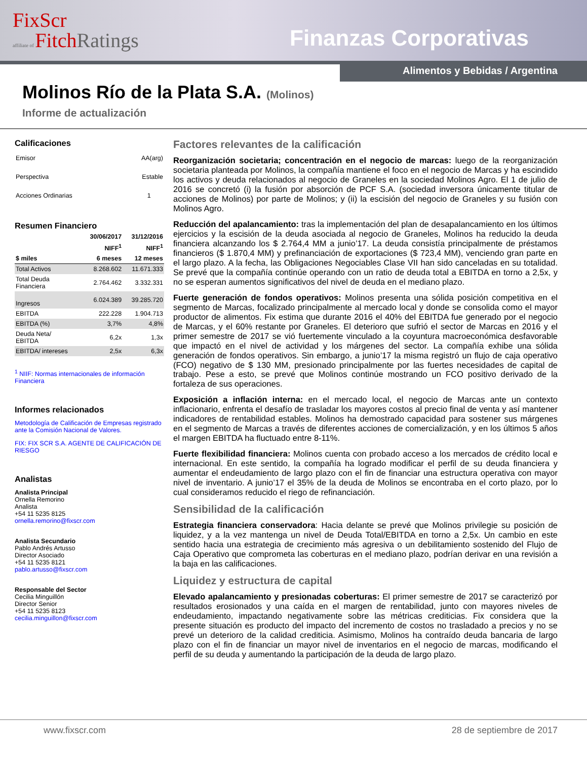FixScr
affiliate of Fitch Ratings
Finanzas Corporativas
Alimentos y Bebidas / Argentina
Molinos Río de la Plata S.A. (Molinos)
Informe de actualización
Calificaciones
| Emisor | AA(arg) |
| Perspectiva | Estable |
| Acciones Ordinarias | 1 |
Resumen Financiero
| | 30/06/2017 | 31/12/2016 |
| --- | --- | --- |
| | NIFF<sup>1</sup> | NIFF<sup>1</sup> |
| $ miles | 6 meses | 12 meses |
| Total Activos | 8.268.602 | 11.671.333 |
| Total Deuda Financiera | 2.764.462 | 3.332.331 |
| Ingresos | 6.024.389 | 39.285.720 |
| EBITDA | 222.228 | 1.904.713 |
| EBITDA (%) | 3,7% | 4,8% |
| Deuda Neta/ EBITDA | 6,2x | 1,3x |
| EBITDA/ intereses | 2,5x | 6,3x |
<sup>1</sup> NIIF: Normas internacionales de información Financiera
Informes relacionados
Metodología de Calificación de Empresas registrado ante la Comisión Nacional de Valores.
FIX: FIX SCR S.A. AGENTE DE CALIFICACIÓN DE RIESGO
Analistas
Analista Principal
Ornella Remorino
Analista
+54 11 5235 8125
ornella.remorino@fixscr.com
Analista Secundario
Pablo Andrés Artusso
Director Asociado
+54 11 5235 8121
pablo.artusso@fixscr.com
Responsable del Sector
Cecilia Minguillón
Director Senior
+54 11 5235 8123
cecilia.minguillon@fixscr.com
Factores relevantes de la calificación
Reorganización societaria; concentración en el negocio de marcas: luego de la reorganización societaria planteada por Molinos, la compañía mantiene el foco en el negocio de Marcas y ha escindido los activos y deuda relacionados al negocio de Graneles en la sociedad Molinos Agro. El 1 de julio de 2016 se concretó (i) la fusión por absorción de PCF S.A. (sociedad inversora únicamente titular de acciones de Molinos) por parte de Molinos; y (ii) la escisión del negocio de Graneles y su fusión con Molinos Agro.
Reducción del apalancamiento: tras la implementación del plan de desapalancamiento en los últimos ejercicios y la escisión de la deuda asociada al negocio de Graneles, Molinos ha reducido la deuda financiera alcanzando los $ 2.764,4 MM a junio’17. La deuda consistía principalmente de préstamos financieros ($ 1.870,4 MM) y prefinanciación de exportaciones ($ 723,4 MM), venciendo gran parte en el largo plazo. A la fecha, las Obligaciones Negociables Clase VII han sido canceladas en su totalidad. Se prevé que la compañía continúe operando con un ratio de deuda total a EBITDA en torno a 2,5x, y no se esperan aumentos significativos del nivel de deuda en el mediano plazo.
Fuerte generación de fondos operativos: Molinos presenta una sólida posición competitiva en el segmento de Marcas, focalizado principalmente al mercado local y donde se consolida como el mayor productor de alimentos. Fix estima que durante 2016 el 40% del EBITDA fue generado por el negocio de Marcas, y el 60% restante por Graneles. El deterioro que sufrió el sector de Marcas en 2016 y el primer semestre de 2017 se vió fuertemente vinculado a la coyuntura macroeconómica desfavorable que impactó en el nivel de actividad y los márgenes del sector. La compañía exhibe una sólida generación de fondos operativos. Sin embargo, a junio’17 la misma registró un flujo de caja operativo (FCO) negativo de $ 130 MM, presionado principalmente por las fuertes necesidades de capital de trabajo. Pese a esto, se prevé que Molinos continúe mostrando un FCO positivo derivado de la fortaleza de sus operaciones.
Exposición a inflación interna: en el mercado local, el negocio de Marcas ante un contexto inflacionario, enfrenta el desafío de trasladar los mayores costos al precio final de venta y así mantener indicadores de rentabilidad estables. Molinos ha demostrado capacidad para sostener sus márgenes en el segmento de Marcas a través de diferentes acciones de comercialización, y en los últimos 5 años el margen EBITDA ha fluctuado entre 8-11%.
Fuerte flexibilidad financiera: Molinos cuenta con probado acceso a los mercados de crédito local e internacional. En este sentido, la compañía ha logrado modificar el perfil de su deuda financiera y aumentar el endeudamiento de largo plazo con el fin de financiar una estructura operativa con mayor nivel de inventario. A junio’17 el 35% de la deuda de Molinos se encontraba en el corto plazo, por lo cual consideramos reducido el riego de refinanciación.
Sensibilidad de la calificación
Estrategia financiera conservadora: Hacia delante se prevé que Molinos privilegie su posición de liquidez, y a la vez mantenga un nivel de Deuda Total/EBITDA en torno a 2,5x. Un cambio en este sentido hacia una estrategia de crecimiento más agresiva o un debilitamiento sostenido del Flujo de Caja Operativo que comprometa las coberturas en el mediano plazo, podrían derivar en una revisión a la baja en las calificaciones.
Liquidez y estructura de capital
Elevado apalancamiento y presionadas coberturas: El primer semestre de 2017 se caracterizó por resultados erosionados y una caída en el margen de rentabilidad, junto con mayores niveles de endeudamiento, impactando negativamente sobre las métricas crediticias. Fix considera que la presente situación es producto del impacto del incremento de costos no trasladado a precios y no se prevé un deterioro de la calidad crediticia. Asimismo, Molinos ha contraído deuda bancaria de largo plazo con el fin de financiar un mayor nivel de inventarios en el negocio de marcas, modificando el perfil de su deuda y aumentando la participación de la deuda de largo plazo.
www.fixscr.com 28 de septiembre de 2017